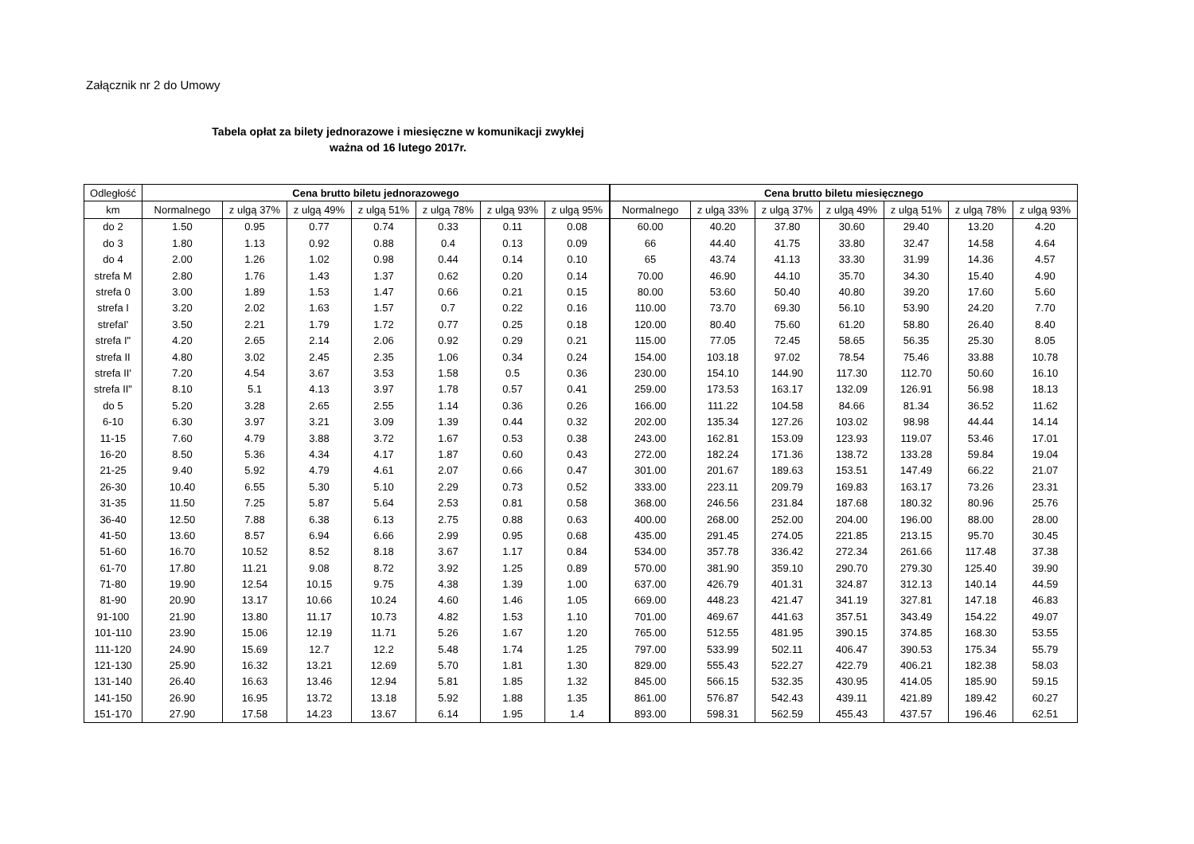Załącznik nr 2 do Umowy
Tabela opłat za bilety jednorazowe i miesięczne w komunikacji zwykłej
ważna od 16 lutego 2017r.
| Odległość | Cena brutto biletu jednorazowego | | | | | | | Cena brutto biletu miesięcznego | | | | | | |
| --- | --- | --- | --- | --- | --- | --- | --- | --- | --- | --- | --- | --- | --- | --- |
| km | Normalnego | z ulgą 37% | z ulgą 49% | z ulgą 51% | z ulgą 78% | z ulgą 93% | z ulgą 95% | Normalnego | z ulgą 33% | z ulgą 37% | z ulgą 49% | z ulgą 51% | z ulgą 78% | z ulgą 93% |
| do 2 | 1.50 | 0.95 | 0.77 | 0.74 | 0.33 | 0.11 | 0.08 | 60.00 | 40.20 | 37.80 | 30.60 | 29.40 | 13.20 | 4.20 |
| do 3 | 1.80 | 1.13 | 0.92 | 0.88 | 0.4 | 0.13 | 0.09 | 66 | 44.40 | 41.75 | 33.80 | 32.47 | 14.58 | 4.64 |
| do 4 | 2.00 | 1.26 | 1.02 | 0.98 | 0.44 | 0.14 | 0.10 | 65 | 43.74 | 41.13 | 33.30 | 31.99 | 14.36 | 4.57 |
| strefa M | 2.80 | 1.76 | 1.43 | 1.37 | 0.62 | 0.20 | 0.14 | 70.00 | 46.90 | 44.10 | 35.70 | 34.30 | 15.40 | 4.90 |
| strefa 0 | 3.00 | 1.89 | 1.53 | 1.47 | 0.66 | 0.21 | 0.15 | 80.00 | 53.60 | 50.40 | 40.80 | 39.20 | 17.60 | 5.60 |
| strefa I | 3.20 | 2.02 | 1.63 | 1.57 | 0.7 | 0.22 | 0.16 | 110.00 | 73.70 | 69.30 | 56.10 | 53.90 | 24.20 | 7.70 |
| strefaI' | 3.50 | 2.21 | 1.79 | 1.72 | 0.77 | 0.25 | 0.18 | 120.00 | 80.40 | 75.60 | 61.20 | 58.80 | 26.40 | 8.40 |
| strefa I" | 4.20 | 2.65 | 2.14 | 2.06 | 0.92 | 0.29 | 0.21 | 115.00 | 77.05 | 72.45 | 58.65 | 56.35 | 25.30 | 8.05 |
| strefa II | 4.80 | 3.02 | 2.45 | 2.35 | 1.06 | 0.34 | 0.24 | 154.00 | 103.18 | 97.02 | 78.54 | 75.46 | 33.88 | 10.78 |
| strefa II' | 7.20 | 4.54 | 3.67 | 3.53 | 1.58 | 0.5 | 0.36 | 230.00 | 154.10 | 144.90 | 117.30 | 112.70 | 50.60 | 16.10 |
| strefa II" | 8.10 | 5.1 | 4.13 | 3.97 | 1.78 | 0.57 | 0.41 | 259.00 | 173.53 | 163.17 | 132.09 | 126.91 | 56.98 | 18.13 |
| do 5 | 5.20 | 3.28 | 2.65 | 2.55 | 1.14 | 0.36 | 0.26 | 166.00 | 111.22 | 104.58 | 84.66 | 81.34 | 36.52 | 11.62 |
| 6-10 | 6.30 | 3.97 | 3.21 | 3.09 | 1.39 | 0.44 | 0.32 | 202.00 | 135.34 | 127.26 | 103.02 | 98.98 | 44.44 | 14.14 |
| 11-15 | 7.60 | 4.79 | 3.88 | 3.72 | 1.67 | 0.53 | 0.38 | 243.00 | 162.81 | 153.09 | 123.93 | 119.07 | 53.46 | 17.01 |
| 16-20 | 8.50 | 5.36 | 4.34 | 4.17 | 1.87 | 0.60 | 0.43 | 272.00 | 182.24 | 171.36 | 138.72 | 133.28 | 59.84 | 19.04 |
| 21-25 | 9.40 | 5.92 | 4.79 | 4.61 | 2.07 | 0.66 | 0.47 | 301.00 | 201.67 | 189.63 | 153.51 | 147.49 | 66.22 | 21.07 |
| 26-30 | 10.40 | 6.55 | 5.30 | 5.10 | 2.29 | 0.73 | 0.52 | 333.00 | 223.11 | 209.79 | 169.83 | 163.17 | 73.26 | 23.31 |
| 31-35 | 11.50 | 7.25 | 5.87 | 5.64 | 2.53 | 0.81 | 0.58 | 368.00 | 246.56 | 231.84 | 187.68 | 180.32 | 80.96 | 25.76 |
| 36-40 | 12.50 | 7.88 | 6.38 | 6.13 | 2.75 | 0.88 | 0.63 | 400.00 | 268.00 | 252.00 | 204.00 | 196.00 | 88.00 | 28.00 |
| 41-50 | 13.60 | 8.57 | 6.94 | 6.66 | 2.99 | 0.95 | 0.68 | 435.00 | 291.45 | 274.05 | 221.85 | 213.15 | 95.70 | 30.45 |
| 51-60 | 16.70 | 10.52 | 8.52 | 8.18 | 3.67 | 1.17 | 0.84 | 534.00 | 357.78 | 336.42 | 272.34 | 261.66 | 117.48 | 37.38 |
| 61-70 | 17.80 | 11.21 | 9.08 | 8.72 | 3.92 | 1.25 | 0.89 | 570.00 | 381.90 | 359.10 | 290.70 | 279.30 | 125.40 | 39.90 |
| 71-80 | 19.90 | 12.54 | 10.15 | 9.75 | 4.38 | 1.39 | 1.00 | 637.00 | 426.79 | 401.31 | 324.87 | 312.13 | 140.14 | 44.59 |
| 81-90 | 20.90 | 13.17 | 10.66 | 10.24 | 4.60 | 1.46 | 1.05 | 669.00 | 448.23 | 421.47 | 341.19 | 327.81 | 147.18 | 46.83 |
| 91-100 | 21.90 | 13.80 | 11.17 | 10.73 | 4.82 | 1.53 | 1.10 | 701.00 | 469.67 | 441.63 | 357.51 | 343.49 | 154.22 | 49.07 |
| 101-110 | 23.90 | 15.06 | 12.19 | 11.71 | 5.26 | 1.67 | 1.20 | 765.00 | 512.55 | 481.95 | 390.15 | 374.85 | 168.30 | 53.55 |
| 111-120 | 24.90 | 15.69 | 12.7 | 12.2 | 5.48 | 1.74 | 1.25 | 797.00 | 533.99 | 502.11 | 406.47 | 390.53 | 175.34 | 55.79 |
| 121-130 | 25.90 | 16.32 | 13.21 | 12.69 | 5.70 | 1.81 | 1.30 | 829.00 | 555.43 | 522.27 | 422.79 | 406.21 | 182.38 | 58.03 |
| 131-140 | 26.40 | 16.63 | 13.46 | 12.94 | 5.81 | 1.85 | 1.32 | 845.00 | 566.15 | 532.35 | 430.95 | 414.05 | 185.90 | 59.15 |
| 141-150 | 26.90 | 16.95 | 13.72 | 13.18 | 5.92 | 1.88 | 1.35 | 861.00 | 576.87 | 542.43 | 439.11 | 421.89 | 189.42 | 60.27 |
| 151-170 | 27.90 | 17.58 | 14.23 | 13.67 | 6.14 | 1.95 | 1.4 | 893.00 | 598.31 | 562.59 | 455.43 | 437.57 | 196.46 | 62.51 |